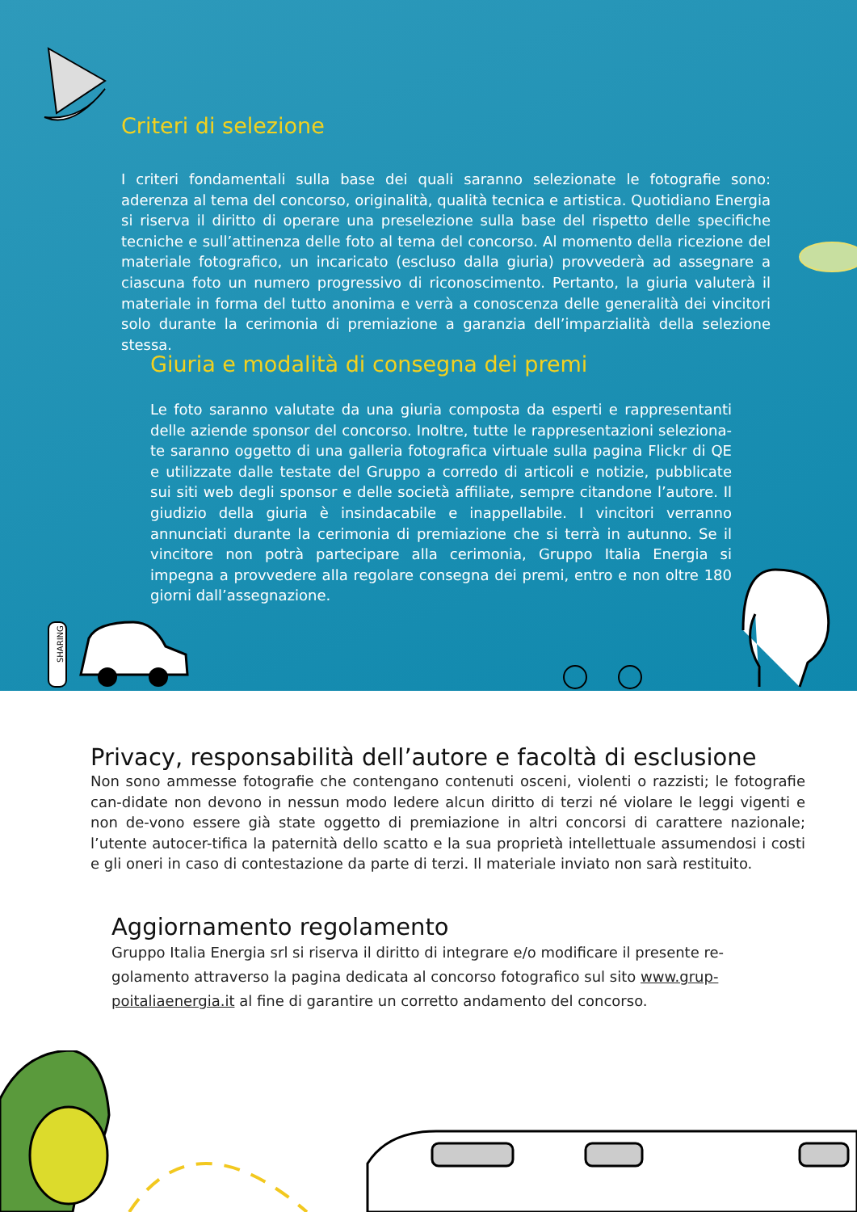Criteri di selezione
I criteri fondamentali sulla base dei quali saranno selezionate le fotografie sono: aderenza al tema del concorso, originalità, qualità tecnica e artistica. Quotidiano Energia si riserva il diritto di operare una preselezione sulla base del rispetto delle specifiche tecniche e sull’attinenza delle foto al tema del concorso. Al momento della ricezione del materiale fotografico, un incaricato (escluso dalla giuria) provvederà ad assegnare a ciascuna foto un numero progressivo di riconoscimento. Pertanto, la giuria valuterà il materiale in forma del tutto anonima e verrà a conoscenza delle generalità dei vincitori solo durante la cerimonia di premiazione a garanzia dell’imparzialità della selezione stessa.
Giuria e modalità di consegna dei premi
Le foto saranno valutate da una giuria composta da esperti e rappresentanti delle aziende sponsor del concorso. Inoltre, tutte le rappresentazioni seleziona-te saranno oggetto di una galleria fotografica virtuale sulla pagina Flickr di QE e utilizzate dalle testate del Gruppo a corredo di articoli e notizie, pubblicate sui siti web degli sponsor e delle società affiliate, sempre citandone l’autore. Il giudizio della giuria è insindacabile e inappellabile. I vincitori verranno annunciati durante la cerimonia di premiazione che si terrà in autunno. Se il vincitore non potrà partecipare alla cerimonia, Gruppo Italia Energia si impegna a provvedere alla regolare consegna dei premi, entro e non oltre 180 giorni dall’assegnazione.
SHARING
Privacy, responsabilità dell’autore e facoltà di esclusione
Non sono ammesse fotografie che contengano contenuti osceni, violenti o razzisti; le fotografie can-didate non devono in nessun modo ledere alcun diritto di terzi né violare le leggi vigenti e non de-vono essere già state oggetto di premiazione in altri concorsi di carattere nazionale; l’utente autocer-tifica la paternità dello scatto e la sua proprietà intellettuale assumendosi i costi e gli oneri in caso di contestazione da parte di terzi. Il materiale inviato non sarà restituito.
Aggiornamento regolamento
Gruppo Italia Energia srl si riserva il diritto di integrare e/o modificare il presente re-golamento attraverso la pagina dedicata al concorso fotografico sul sito www.grup-poitaliaenergia.it al fine di garantire un corretto andamento del concorso.